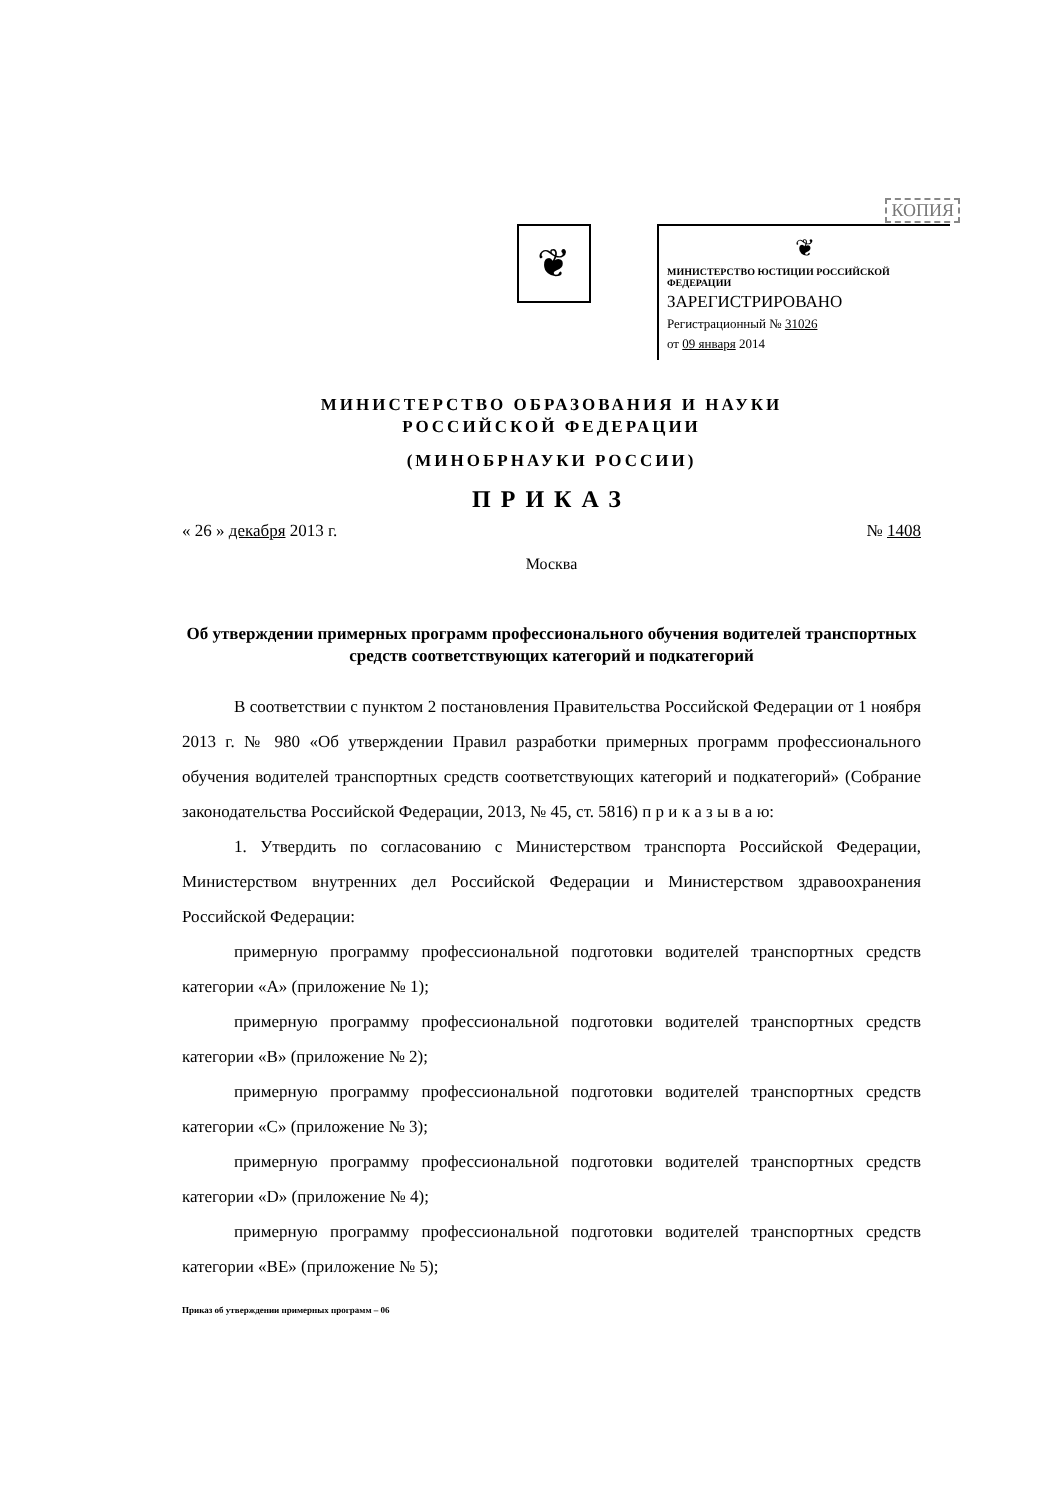❦
КОПИЯ
❦
МИНИСТЕРСТВО ЮСТИЦИИ РОССИЙСКОЙ ФЕДЕРАЦИИ
ЗАРЕГИСТРИРОВАНО
Регистрационный № 31026
от 09 января 2014
МИНИСТЕРСТВО ОБРАЗОВАНИЯ И НАУКИ
РОССИЙСКОЙ ФЕДЕРАЦИИ
(МИНОБРНАУКИ РОССИИ)
ПРИКАЗ
« 26 » декабря 2013 г. № 1408
Москва
Об утверждении примерных программ профессионального обучения водителей транспортных средств соответствующих категорий и подкатегорий
В соответствии с пунктом 2 постановления Правительства Российской Федерации от 1 ноября 2013 г. № 980 «Об утверждении Правил разработки примерных программ профессионального обучения водителей транспортных средств соответствующих категорий и подкатегорий» (Собрание законодательства Российской Федерации, 2013, № 45, ст. 5816) п р и к а з ы в а ю:
1. Утвердить по согласованию с Министерством транспорта Российской Федерации, Министерством внутренних дел Российской Федерации и Министерством здравоохранения Российской Федерации:
примерную программу профессиональной подготовки водителей транспортных средств категории «А» (приложение № 1);
примерную программу профессиональной подготовки водителей транспортных средств категории «В» (приложение № 2);
примерную программу профессиональной подготовки водителей транспортных средств категории «С» (приложение № 3);
примерную программу профессиональной подготовки водителей транспортных средств категории «D» (приложение № 4);
примерную программу профессиональной подготовки водителей транспортных средств категории «ВЕ» (приложение № 5);
Приказ об утверждении примерных программ – 06